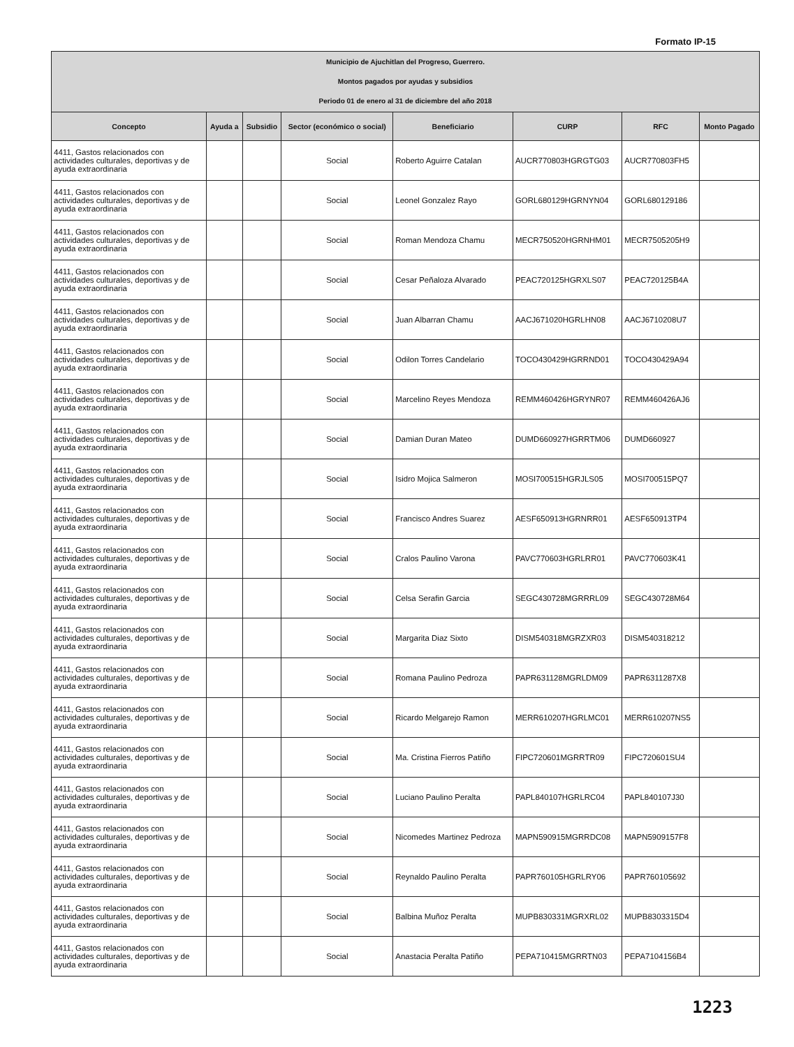Formato IP-15
| Municipio de Ajuchitlan del Progreso, Guerrero. Montos pagados por ayudas y subsidios Periodo 01 de enero al 31 de diciembre del año 2018 | | | | | | | |
| Concepto | Ayuda a | Subsidio | Sector (económico o social) | Beneficiario | CURP | RFC | Monto Pagado |
| 4411, Gastos relacionados con actividades culturales, deportivas y de ayuda extraordinaria | | | Social | Roberto Aguirre Catalan | AUCR770803HGRGTG03 | AUCR770803FH5 | |
| 4411, Gastos relacionados con actividades culturales, deportivas y de ayuda extraordinaria | | | Social | Leonel Gonzalez Rayo | GORL680129HGRNYN04 | GORL680129186 | |
| 4411, Gastos relacionados con actividades culturales, deportivas y de ayuda extraordinaria | | | Social | Roman Mendoza Chamu | MECR750520HGRNHM01 | MECR7505205H9 | |
| 4411, Gastos relacionados con actividades culturales, deportivas y de ayuda extraordinaria | | | Social | Cesar Peñaloza Alvarado | PEAC720125HGRXLS07 | PEAC720125B4A | |
| 4411, Gastos relacionados con actividades culturales, deportivas y de ayuda extraordinaria | | | Social | Juan Albarran Chamu | AACJ671020HGRLHN08 | AACJ6710208U7 | |
| 4411, Gastos relacionados con actividades culturales, deportivas y de ayuda extraordinaria | | | Social | Odilon Torres Candelario | TOCO430429HGRRND01 | TOCO430429A94 | |
| 4411, Gastos relacionados con actividades culturales, deportivas y de ayuda extraordinaria | | | Social | Marcelino Reyes Mendoza | REMM460426HGRYNR07 | REMM460426AJ6 | |
| 4411, Gastos relacionados con actividades culturales, deportivas y de ayuda extraordinaria | | | Social | Damian Duran Mateo | DUMD660927HGRRTM06 | DUMD660927 | |
| 4411, Gastos relacionados con actividades culturales, deportivas y de ayuda extraordinaria | | | Social | Isidro Mojica Salmeron | MOSI700515HGRJLS05 | MOSI700515PQ7 | |
| 4411, Gastos relacionados con actividades culturales, deportivas y de ayuda extraordinaria | | | Social | Francisco Andres Suarez | AESF650913HGRNRR01 | AESF650913TP4 | |
| 4411, Gastos relacionados con actividades culturales, deportivas y de ayuda extraordinaria | | | Social | Cralos Paulino Varona | PAVC770603HGRLRR01 | PAVC770603K41 | |
| 4411, Gastos relacionados con actividades culturales, deportivas y de ayuda extraordinaria | | | Social | Celsa Serafin Garcia | SEGC430728MGRRRL09 | SEGC430728M64 | |
| 4411, Gastos relacionados con actividades culturales, deportivas y de ayuda extraordinaria | | | Social | Margarita Diaz Sixto | DISM540318MGRZXR03 | DISM540318212 | |
| 4411, Gastos relacionados con actividades culturales, deportivas y de ayuda extraordinaria | | | Social | Romana Paulino Pedroza | PAPR631128MGRLDM09 | PAPR6311287X8 | |
| 4411, Gastos relacionados con actividades culturales, deportivas y de ayuda extraordinaria | | | Social | Ricardo Melgarejo Ramon | MERR610207HGRLMC01 | MERR610207NS5 | |
| 4411, Gastos relacionados con actividades culturales, deportivas y de ayuda extraordinaria | | | Social | Ma. Cristina Fierros Patiño | FIPC720601MGRRTR09 | FIPC720601SU4 | |
| 4411, Gastos relacionados con actividades culturales, deportivas y de ayuda extraordinaria | | | Social | Luciano Paulino Peralta | PAPL840107HGRLRC04 | PAPL840107J30 | |
| 4411, Gastos relacionados con actividades culturales, deportivas y de ayuda extraordinaria | | | Social | Nicomedes Martinez Pedroza | MAPN590915MGRRDC08 | MAPN5909157F8 | |
| 4411, Gastos relacionados con actividades culturales, deportivas y de ayuda extraordinaria | | | Social | Reynaldo Paulino Peralta | PAPR760105HGRLRY06 | PAPR760105692 | |
| 4411, Gastos relacionados con actividades culturales, deportivas y de ayuda extraordinaria | | | Social | Balbina Muñoz Peralta | MUPB830331MGRXRL02 | MUPB8303315D4 | |
| 4411, Gastos relacionados con actividades culturales, deportivas y de ayuda extraordinaria | | | Social | Anastacia Peralta Patiño | PEPA710415MGRRTN03 | PEPA7104156B4 | |
1223